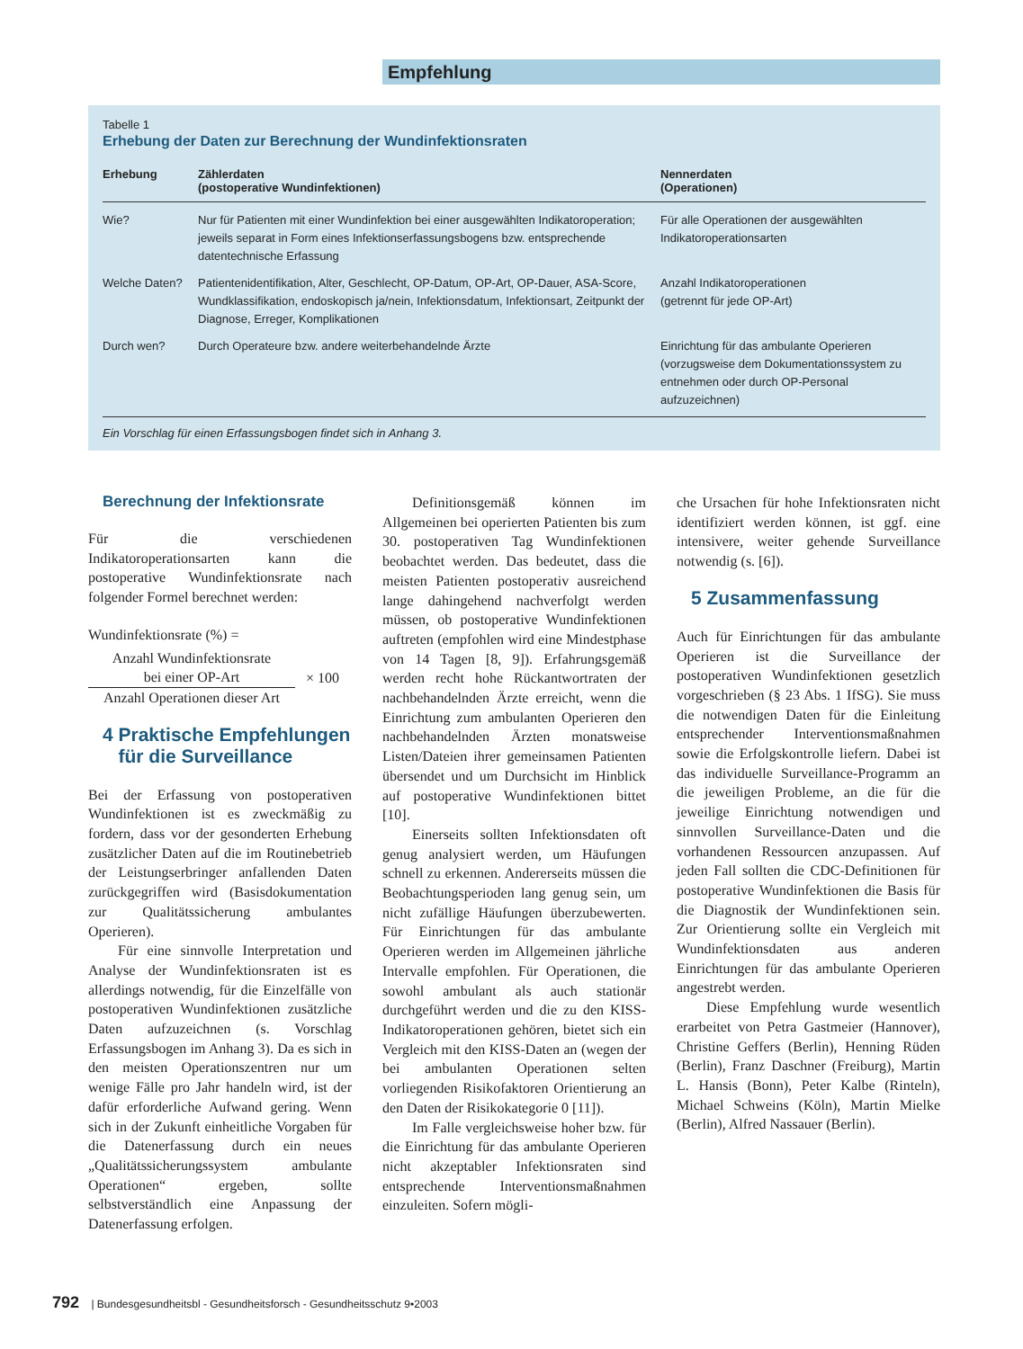Empfehlung
Tabelle 1
Erhebung der Daten zur Berechnung der Wundinfektionsraten
| Erhebung | Zählerdaten (postoperative Wundinfektionen) | Nennerdaten (Operationen) |
| --- | --- | --- |
| Wie? | Nur für Patienten mit einer Wundinfektion bei einer ausgewählten Indikatoroperation; jeweils separat in Form eines Infektionserfassungsbogens bzw. entsprechende datentechnische Erfassung | Für alle Operationen der ausgewählten Indikatoroperationsarten |
| Welche Daten? | Patientenidentifikation, Alter, Geschlecht, OP-Datum, OP-Art, OP-Dauer, ASA-Score, Wundklassifikation, endoskopisch ja/nein, Infektionsdatum, Infektionsart, Zeitpunkt der Diagnose, Erreger, Komplikationen | Anzahl Indikatoroperationen (getrennt für jede OP-Art) |
| Durch wen? | Durch Operateure bzw. andere weiterbehandelnde Ärzte | Einrichtung für das ambulante Operieren (vorzugsweise dem Dokumentationssystem zu entnehmen oder durch OP-Personal aufzuzeichnen) |
Ein Vorschlag für einen Erfassungsbogen findet sich in Anhang 3.
Berechnung der Infektionsrate
Für die verschiedenen Indikatoroperationsarten kann die postoperative Wundinfektionsrate nach folgender Formel berechnet werden:
Wundinfektionsrate (%) =
Anzahl Wundinfektionsrate
bei einer OP-Art
Anzahl Operationen dieser Art
× 100
4 Praktische Empfehlungen
für die Surveillance
Bei der Erfassung von postoperativen Wundinfektionen ist es zweckmäßig zu fordern, dass vor der gesonderten Erhebung zusätzlicher Daten auf die im Routinebetrieb der Leistungserbringer anfallenden Daten zurückgegriffen wird (Basisdokumentation zur Qualitätssicherung ambulantes Operieren).
Für eine sinnvolle Interpretation und Analyse der Wundinfektionsraten ist es allerdings notwendig, für die Einzelfälle von postoperativen Wundinfektionen zusätzliche Daten aufzuzeichnen (s. Vorschlag Erfassungsbogen im Anhang 3). Da es sich in den meisten Operationszentren nur um wenige Fälle pro Jahr handeln wird, ist der dafür erforderliche Aufwand gering. Wenn sich in der Zukunft einheitliche Vorgaben für die Datenerfassung durch ein neues „Qualitätssicherungssystem ambulante Operationen“ ergeben, sollte selbstverständlich eine Anpassung der Datenerfassung erfolgen.
Definitionsgemäß können im Allgemeinen bei operierten Patienten bis zum 30. postoperativen Tag Wundinfektionen beobachtet werden. Das bedeutet, dass die meisten Patienten postoperativ ausreichend lange dahingehend nachverfolgt werden müssen, ob postoperative Wundinfektionen auftreten (empfohlen wird eine Mindestphase von 14 Tagen [8, 9]). Erfahrungsgemäß werden recht hohe Rückantwortraten der nachbehandelnden Ärzte erreicht, wenn die Einrichtung zum ambulanten Operieren den nachbehandelnden Ärzten monatsweise Listen/Dateien ihrer gemeinsamen Patienten übersendet und um Durchsicht im Hinblick auf postoperative Wundinfektionen bittet [10].
Einerseits sollten Infektionsdaten oft genug analysiert werden, um Häufungen schnell zu erkennen. Andererseits müssen die Beobachtungsperioden lang genug sein, um nicht zufällige Häufungen überzubewerten. Für Einrichtungen für das ambulante Operieren werden im Allgemeinen jährliche Intervalle empfohlen. Für Operationen, die sowohl ambulant als auch stationär durchgeführt werden und die zu den KISS-Indikatoroperationen gehören, bietet sich ein Vergleich mit den KISS-Daten an (wegen der bei ambulanten Operationen selten vorliegenden Risikofaktoren Orientierung an den Daten der Risikokategorie 0 [11]).
Im Falle vergleichsweise hoher bzw. für die Einrichtung für das ambulante Operieren nicht akzeptabler Infektionsraten sind entsprechende Interventionsmaßnahmen einzuleiten. Sofern mögli-
che Ursachen für hohe Infektionsraten nicht identifiziert werden können, ist ggf. eine intensivere, weiter gehende Surveillance notwendig (s. [6]).
5 Zusammenfassung
Auch für Einrichtungen für das ambulante Operieren ist die Surveillance der postoperativen Wundinfektionen gesetzlich vorgeschrieben (§ 23 Abs. 1 IfSG). Sie muss die notwendigen Daten für die Einleitung entsprechender Interventionsmaßnahmen sowie die Erfolgskontrolle liefern. Dabei ist das individuelle Surveillance-Programm an die jeweiligen Probleme, an die für die jeweilige Einrichtung notwendigen und sinnvollen Surveillance-Daten und die vorhandenen Ressourcen anzupassen. Auf jeden Fall sollten die CDC-Definitionen für postoperative Wundinfektionen die Basis für die Diagnostik der Wundinfektionen sein. Zur Orientierung sollte ein Vergleich mit Wundinfektionsdaten aus anderen Einrichtungen für das ambulante Operieren angestrebt werden.
Diese Empfehlung wurde wesentlich erarbeitet von Petra Gastmeier (Hannover), Christine Geffers (Berlin), Henning Rüden (Berlin), Franz Daschner (Freiburg), Martin L. Hansis (Bonn), Peter Kalbe (Rinteln), Michael Schweins (Köln), Martin Mielke (Berlin), Alfred Nassauer (Berlin).
792 | Bundesgesundheitsbl - Gesundheitsforsch - Gesundheitsschutz 9•2003